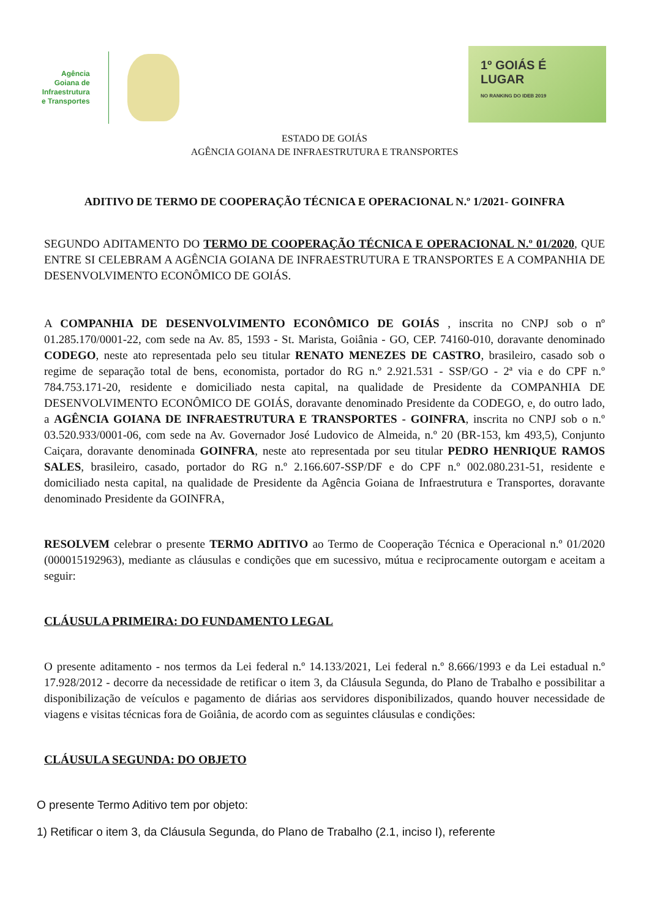Agência
Goiana de
Infraestrutura
e Transportes
1º GOIÁS É
LUGAR
NO RANKING DO IDEB 2019
ESTADO DE GOIÁS
AGÊNCIA GOIANA DE INFRAESTRUTURA E TRANSPORTES
ADITIVO DE TERMO DE COOPERAÇÃO TÉCNICA E OPERACIONAL N.º 1/2021- GOINFRA
SEGUNDO ADITAMENTO DO TERMO DE COOPERAÇÃO TÉCNICA E OPERACIONAL N.º 01/2020, QUE ENTRE SI CELEBRAM A AGÊNCIA GOIANA DE INFRAESTRUTURA E TRANSPORTES E A COMPANHIA DE DESENVOLVIMENTO ECONÔMICO DE GOIÁS.
A COMPANHIA DE DESENVOLVIMENTO ECONÔMICO DE GOIÁS , inscrita no CNPJ sob o nº 01.285.170/0001-22, com sede na Av. 85, 1593 - St. Marista, Goiânia - GO, CEP. 74160-010, doravante denominado CODEGO, neste ato representada pelo seu titular RENATO MENEZES DE CASTRO, brasileiro, casado sob o regime de separação total de bens, economista, portador do RG n.º 2.921.531 - SSP/GO - 2ª via e do CPF n.º 784.753.171-20, residente e domiciliado nesta capital, na qualidade de Presidente da COMPANHIA DE DESENVOLVIMENTO ECONÔMICO DE GOIÁS, doravante denominado Presidente da CODEGO, e, do outro lado, a AGÊNCIA GOIANA DE INFRAESTRUTURA E TRANSPORTES - GOINFRA, inscrita no CNPJ sob o n.º 03.520.933/0001-06, com sede na Av. Governador José Ludovico de Almeida, n.º 20 (BR-153, km 493,5), Conjunto Caiçara, doravante denominada GOINFRA, neste ato representada por seu titular PEDRO HENRIQUE RAMOS SALES, brasileiro, casado, portador do RG n.º 2.166.607-SSP/DF e do CPF n.º 002.080.231-51, residente e domiciliado nesta capital, na qualidade de Presidente da Agência Goiana de Infraestrutura e Transportes, doravante denominado Presidente da GOINFRA,
RESOLVEM celebrar o presente TERMO ADITIVO ao Termo de Cooperação Técnica e Operacional n.º 01/2020 (000015192963), mediante as cláusulas e condições que em sucessivo, mútua e reciprocamente outorgam e aceitam a seguir:
CLÁUSULA PRIMEIRA: DO FUNDAMENTO LEGAL
O presente aditamento - nos termos da Lei federal n.º 14.133/2021, Lei federal n.º 8.666/1993 e da Lei estadual n.º 17.928/2012 - decorre da necessidade de retificar o item 3, da Cláusula Segunda, do Plano de Trabalho e possibilitar a disponibilização de veículos e pagamento de diárias aos servidores disponibilizados, quando houver necessidade de viagens e visitas técnicas fora de Goiânia, de acordo com as seguintes cláusulas e condições:
CLÁUSULA SEGUNDA: DO OBJETO
O presente Termo Aditivo tem por objeto:
1) Retificar o item 3, da Cláusula Segunda, do Plano de Trabalho (2.1, inciso I), referente